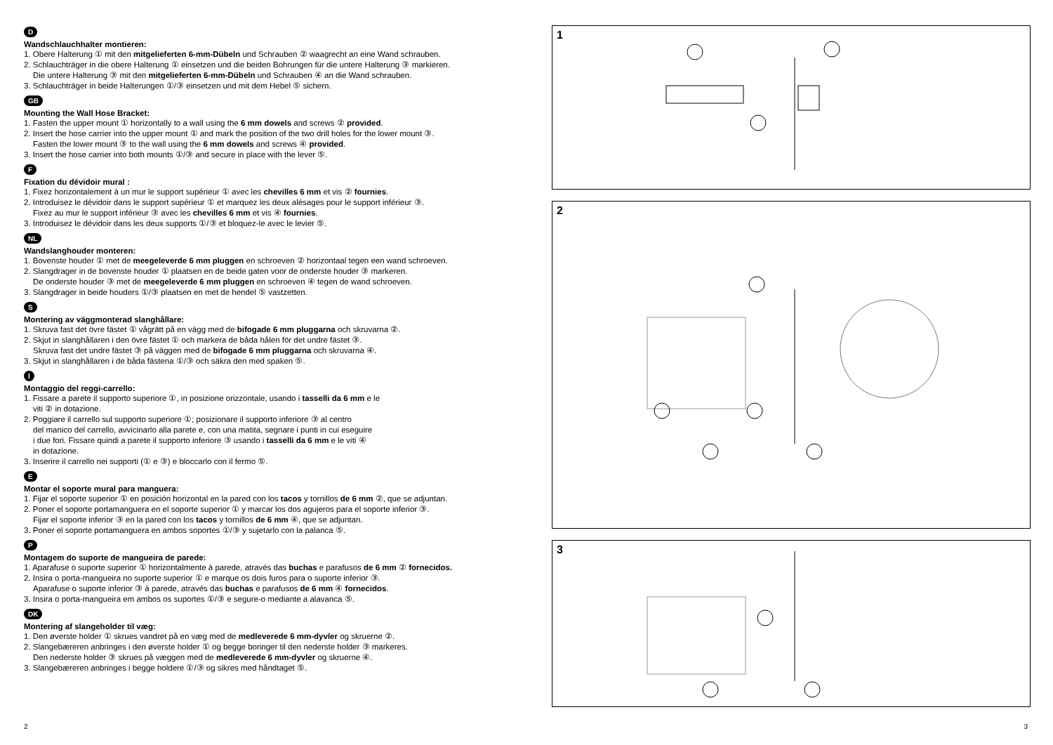D
Wandschlauchhalter montieren:
1. Obere Halterung ① mit den mitgelieferten 6-mm-Dübeln und Schrauben ② waagrecht an eine Wand schrauben.
2. Schlauchträger in die obere Halterung ① einsetzen und die beiden Bohrungen für die untere Halterung ③ markieren.
Die untere Halterung ③ mit den mitgelieferten 6-mm-Dübeln und Schrauben ④ an die Wand schrauben.
3. Schlauchträger in beide Halterungen ①/③ einsetzen und mit dem Hebel ⑤ sichern.
GB
Mounting the Wall Hose Bracket:
1. Fasten the upper mount ① horizontally to a wall using the 6 mm dowels and screws ② provided.
2. Insert the hose carrier into the upper mount ① and mark the position of the two drill holes for the lower mount ③.
Fasten the lower mount ③ to the wall using the 6 mm dowels and screws ④ provided.
3. Insert the hose carrier into both mounts ①/③ and secure in place with the lever ⑤.
F
Fixation du dévidoir mural :
1. Fixez horizontalement à un mur le support supérieur ① avec les chevilles 6 mm et vis ② fournies.
2. Introduisez le dévidoir dans le support supérieur ① et marquez les deux alésages pour le support inférieur ③.
Fixez au mur le support inférieur ③ avec les chevilles 6 mm et vis ④ fournies.
3. Introduisez le dévidoir dans les deux supports ①/③ et bloquez-le avec le levier ⑤.
NL
Wandslanghouder monteren:
1. Bovenste houder ① met de meegeleverde 6 mm pluggen en schroeven ② horizontaal tegen een wand schroeven.
2. Slangdrager in de bovenste houder ① plaatsen en de beide gaten voor de onderste houder ③ markeren.
De onderste houder ③ met de meegeleverde 6 mm pluggen en schroeven ④ tegen de wand schroeven.
3. Slangdrager in beide houders ①/③ plaatsen en met de hendel ⑤ vastzetten.
S
Montering av väggmonterad slanghållare:
1. Skruva fast det övre fästet ① vågrätt på en vägg med de bifogade 6 mm pluggarna och skruvarna ②.
2. Skjut in slanghållaren i den övre fästet ① och markera de båda hålen för det undre fästet ③.
Skruva fast det undre fästet ③ på väggen med de bifogade 6 mm pluggarna och skruvarna ④.
3. Skjut in slanghållaren i de båda fästena ①/③ och säkra den med spaken ⑤.
I
Montaggio del reggi-carrello:
1. Fissare a parete il supporto superiore ①, in posizione orizzontale, usando i tasselli da 6 mm e le
viti ② in dotazione.
2. Poggiare il carrello sul supporto superiore ①; posizionare il supporto inferiore ③ al centro
del manico del carrello, avvicinarlo alla parete e, con una matita, segnare i punti in cui eseguire
i due fori. Fissare quindi a parete il supporto inferiore ③ usando i tasselli da 6 mm e le viti ④
in dotazione.
3. Inserire il carrello nei supporti (① e ③) e bloccarlo con il fermo ⑤.
E
Montar el soporte mural para manguera:
1. Fijar el soporte superior ① en posición horizontal en la pared con los tacos y tornillos de 6 mm ②, que se adjuntan.
2. Poner el soporte portamanguera en el soporte superior ① y marcar los dos agujeros para el soporte inferior ③.
Fijar el soporte inferior ③ en la pared con los tacos y tornillos de 6 mm ④, que se adjuntan.
3. Poner el soporte portamanguera en ambos soportes ①/③ y sujetarlo con la palanca ⑤.
P
Montagem do suporte de mangueira de parede:
1. Aparafuse o suporte superior ① horizontalmente à parede, através das buchas e parafusos de 6 mm ② fornecidos.
2. Insira o porta-mangueira no suporte superior ① e marque os dois furos para o suporte inferior ③.
Aparafuse o suporte inferior ③ à parede, através das buchas e parafusos de 6 mm ④ fornecidos.
3. Insira o porta-mangueira em ambos os suportes ①/③ e segure-o mediante a alavanca ⑤.
DK
Montering af slangeholder til væg:
1. Den øverste holder ① skrues vandret på en væg med de medleverede 6 mm-dyvler og skruerne ②.
2. Slangebæreren anbringes i den øverste holder ① og begge boringer til den nederste holder ③ markeres.
Den nederste holder ③ skrues på væggen med de medleverede 6 mm-dyvler og skruerne ④.
3. Slangebæreren anbringes i begge holdere ①/③ og sikres med håndtaget ⑤.
1
2
3
2 3